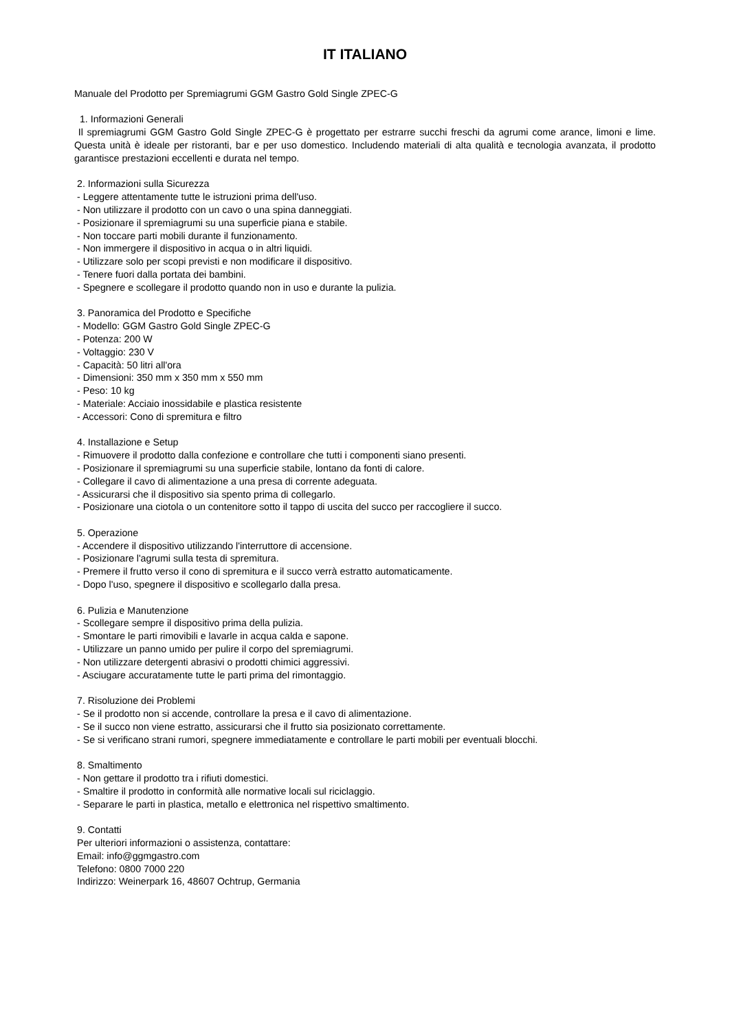IT ITALIANO
Manuale del Prodotto per Spremiagrumi GGM Gastro Gold Single ZPEC-G
1. Informazioni Generali
Il spremiagrumi GGM Gastro Gold Single ZPEC-G è progettato per estrarre succhi freschi da agrumi come arance, limoni e lime. Questa unità è ideale per ristoranti, bar e per uso domestico. Includendo materiali di alta qualità e tecnologia avanzata, il prodotto garantisce prestazioni eccellenti e durata nel tempo.
2. Informazioni sulla Sicurezza
- Leggere attentamente tutte le istruzioni prima dell'uso.
- Non utilizzare il prodotto con un cavo o una spina danneggiati.
- Posizionare il spremiagrumi su una superficie piana e stabile.
- Non toccare parti mobili durante il funzionamento.
- Non immergere il dispositivo in acqua o in altri liquidi.
- Utilizzare solo per scopi previsti e non modificare il dispositivo.
- Tenere fuori dalla portata dei bambini.
- Spegnere e scollegare il prodotto quando non in uso e durante la pulizia.
3. Panoramica del Prodotto e Specifiche
- Modello: GGM Gastro Gold Single ZPEC-G
- Potenza: 200 W
- Voltaggio: 230 V
- Capacità: 50 litri all'ora
- Dimensioni: 350 mm x 350 mm x 550 mm
- Peso: 10 kg
- Materiale: Acciaio inossidabile e plastica resistente
- Accessori: Cono di spremitura e filtro
4. Installazione e Setup
- Rimuovere il prodotto dalla confezione e controllare che tutti i componenti siano presenti.
- Posizionare il spremiagrumi su una superficie stabile, lontano da fonti di calore.
- Collegare il cavo di alimentazione a una presa di corrente adeguata.
- Assicurarsi che il dispositivo sia spento prima di collegarlo.
- Posizionare una ciotola o un contenitore sotto il tappo di uscita del succo per raccogliere il succo.
5. Operazione
- Accendere il dispositivo utilizzando l'interruttore di accensione.
- Posizionare l'agrumi sulla testa di spremitura.
- Premere il frutto verso il cono di spremitura e il succo verrà estratto automaticamente.
- Dopo l'uso, spegnere il dispositivo e scollegarlo dalla presa.
6. Pulizia e Manutenzione
- Scollegare sempre il dispositivo prima della pulizia.
- Smontare le parti rimovibili e lavarle in acqua calda e sapone.
- Utilizzare un panno umido per pulire il corpo del spremiagrumi.
- Non utilizzare detergenti abrasivi o prodotti chimici aggressivi.
- Asciugare accuratamente tutte le parti prima del rimontaggio.
7. Risoluzione dei Problemi
- Se il prodotto non si accende, controllare la presa e il cavo di alimentazione.
- Se il succo non viene estratto, assicurarsi che il frutto sia posizionato correttamente.
- Se si verificano strani rumori, spegnere immediatamente e controllare le parti mobili per eventuali blocchi.
8. Smaltimento
- Non gettare il prodotto tra i rifiuti domestici.
- Smaltire il prodotto in conformità alle normative locali sul riciclaggio.
- Separare le parti in plastica, metallo e elettronica nel rispettivo smaltimento.
9. Contatti
Per ulteriori informazioni o assistenza, contattare:
Email: info@ggmgastro.com
Telefono: 0800 7000 220
Indirizzo: Weinerpark 16, 48607 Ochtrup, Germania